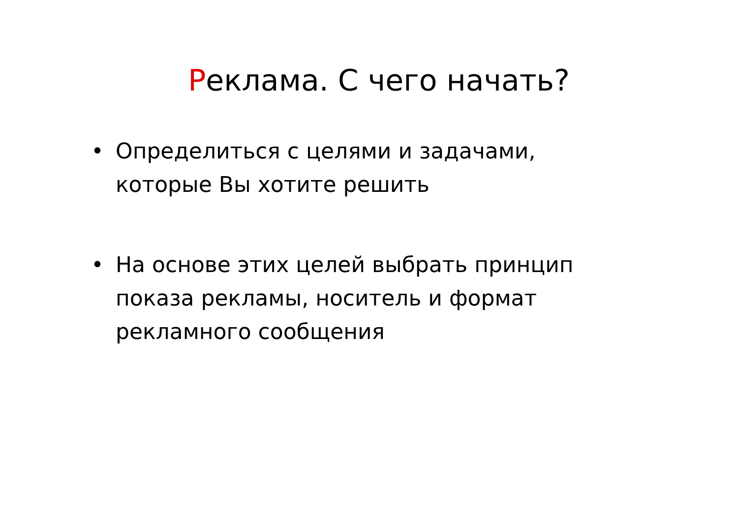Реклама. С чего начать?
• Определиться с целями и задачами, которые Вы хотите решить
• На основе этих целей выбрать принцип показа рекламы, носитель и формат рекламного сообщения